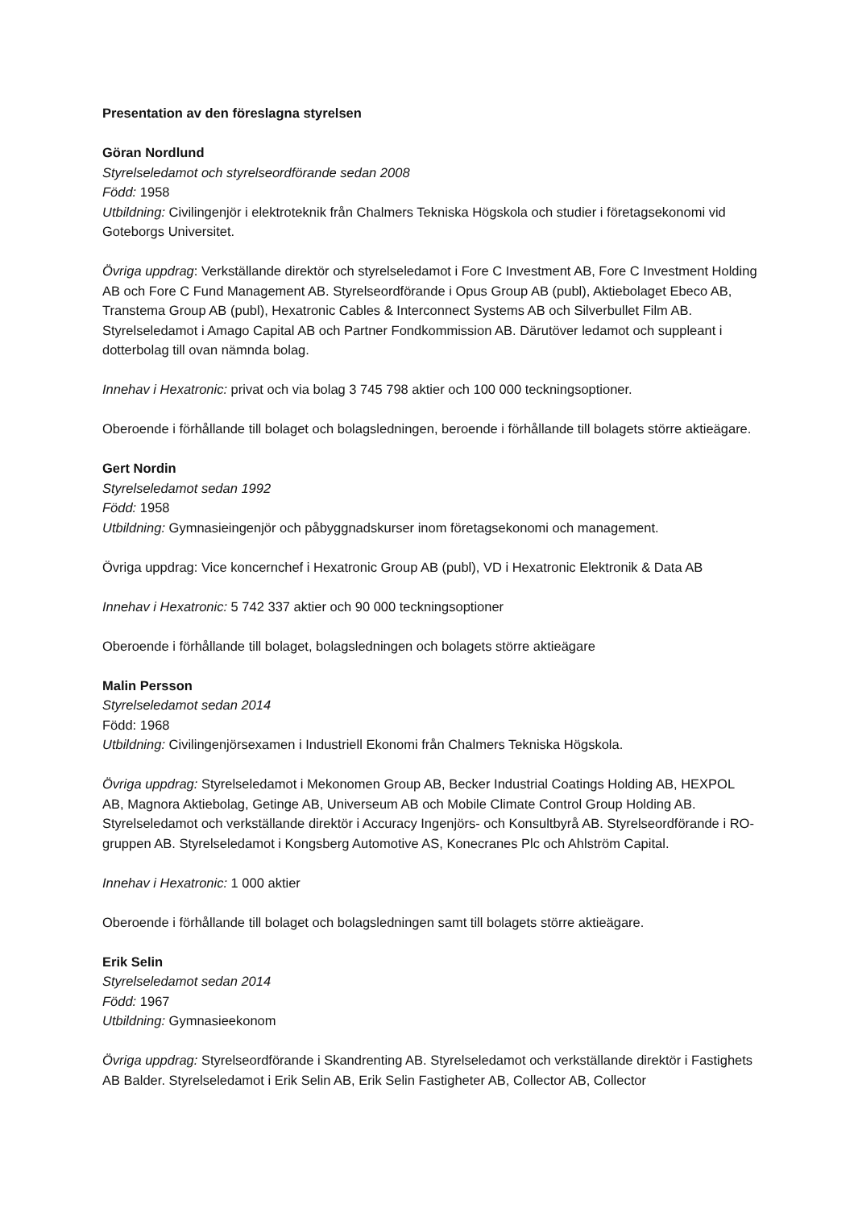Presentation av den föreslagna styrelsen
Göran Nordlund
Styrelseledamot och styrelseordförande sedan 2008
Född: 1958
Utbildning: Civilingenjör i elektroteknik från Chalmers Tekniska Högskola och studier i företagsekonomi vid Goteborgs Universitet.
Övriga uppdrag: Verkställande direktör och styrelseledamot i Fore C Investment AB, Fore C Investment Holding AB och Fore C Fund Management AB. Styrelseordförande i Opus Group AB (publ), Aktiebolaget Ebeco AB, Transtema Group AB (publ), Hexatronic Cables & Interconnect Systems AB och Silverbullet Film AB. Styrelseledamot i Amago Capital AB och Partner Fondkommission AB. Därutöver ledamot och suppleant i dotterbolag till ovan nämnda bolag.
Innehav i Hexatronic: privat och via bolag 3 745 798 aktier och 100 000 teckningsoptioner.
Oberoende i förhållande till bolaget och bolagsledningen, beroende i förhållande till bolagets större aktieägare.
Gert Nordin
Styrelseledamot sedan 1992
Född: 1958
Utbildning: Gymnasieingenjör och påbyggnadskurser inom företagsekonomi och management.
Övriga uppdrag: Vice koncernchef i Hexatronic Group AB (publ), VD i Hexatronic Elektronik & Data AB
Innehav i Hexatronic: 5 742 337 aktier och 90 000 teckningsoptioner
Oberoende i förhållande till bolaget, bolagsledningen och bolagets större aktieägare
Malin Persson
Styrelseledamot sedan 2014
Född: 1968
Utbildning: Civilingenjörsexamen i Industriell Ekonomi från Chalmers Tekniska Högskola.
Övriga uppdrag: Styrelseledamot i Mekonomen Group AB, Becker Industrial Coatings Holding AB, HEXPOL AB, Magnora Aktiebolag, Getinge AB, Universeum AB och Mobile Climate Control Group Holding AB. Styrelseledamot och verkställande direktör i Accuracy Ingenjörs- och Konsultbyrå AB. Styrelseordförande i RO-gruppen AB. Styrelseledamot i Kongsberg Automotive AS, Konecranes Plc och Ahlström Capital.
Innehav i Hexatronic: 1 000 aktier
Oberoende i förhållande till bolaget och bolagsledningen samt till bolagets större aktieägare.
Erik Selin
Styrelseledamot sedan 2014
Född: 1967
Utbildning: Gymnasieekonom
Övriga uppdrag: Styrelseordförande i Skandrenting AB. Styrelseledamot och verkställande direktör i Fastighets AB Balder. Styrelseledamot i Erik Selin AB, Erik Selin Fastigheter AB, Collector AB, Collector